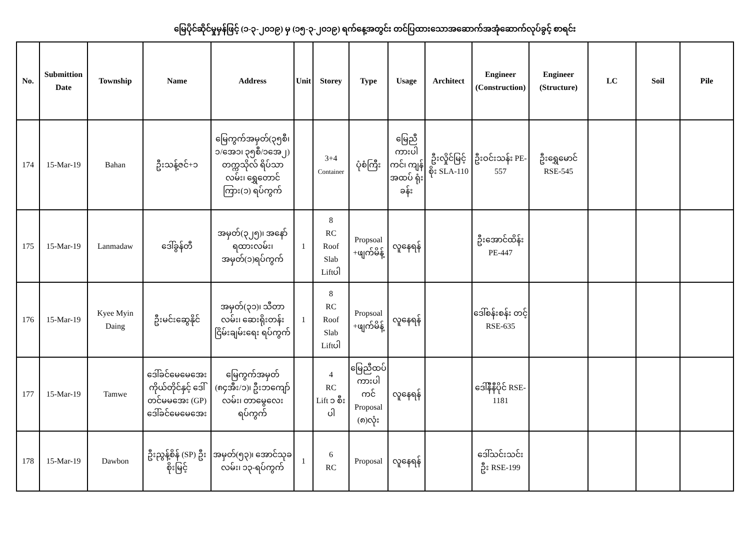မြေပိုင်ဆိုင်မှုမှန်ဖြင့် (၁-၃-၂၀၁၉) မှ (၁၅-၃-၂၀၁၉) ရက်နေ့အတွင်း တင်ပြထားသောအဆောက်အအုံဆောက်လုပ်ခွင့် စာရင်း
| No. | Submittion Date | Township | Name | Address | Unit | Storey | Type | Usage | Architect | Engineer (Construction) | Engineer (Structure) | LC | Soil | Pile |
| --- | --- | --- | --- | --- | --- | --- | --- | --- | --- | --- | --- | --- | --- | --- |
| 174 | 15-Mar-19 | Bahan | ဦးသန့်ဇင်+၁ | မြေကွက်အမှတ်(၃၅စီ၊ ၁/အေ၁၊ ၃၅စီ/၁အေ၂) တက္ကသိုလ် ရိပ်သာလမ်း၊ ရွှေတောင်ကြား(၁) ရပ်ကွက် | | 3+4 Container | ပုံစံကြီး | မြေညီ ကားပါ ကင်၊ ကျန် အထပ် ရုံးခန်း | ဦးလှိုင်မြင့် စိုး SLA-110 | ဦးဝင်းသန်း PE-557 | ဦးရွှေမောင် RSE-545 | | | |
| 175 | 15-Mar-19 | Lanmadaw | ဒေါ်ခွန်တီ | အမှတ်(၃၂၅)၊ အနော်ရထားလမ်း၊ အမှတ်(၁)ရပ်ကွက် | 1 | 8 RC Roof Slab Liftပါ | Propsoal +ဖျက်မိန့် | လူနေရန် | | ဦးအောင်ထိန်း PE-447 | | | | |
| 176 | 15-Mar-19 | Kyee Myin Daing | ဦးမင်းဆွေနိုင် | အမှတ်(၃၁)၊ သီတာလမ်း၊ ဆေးရိုးတန်းငြိမ်းချမ်းရေး ရပ်ကွက် | 1 | 8 RC Roof Slab Liftပါ | Propsoal +ဖျက်မိန့် | လူနေရန် | | ဒေါ်စန်းစန်း တင့် RSE-635 | | | | |
| 177 | 15-Mar-19 | Tamwe | ဒေါ်ခင်မေမေအေး ကိုယ်တိုင်နှင့် ဒေါ်တင်မမအေး (GP) ဒေါ်ခင်မေမေအေး | မြေကွက်အမှတ် (၈၄အီး/၁)၊ ဦးဘကျော်လမ်း၊ တာမွေလေးရပ်ကွက် | | 4 RC Lift ၁ စီးပါ | မြေညီထပ် ကားပါကင် Proposal (၈)လုံး | လူနေရန် | | ဒေါ်နီနီပိုင် RSE-1181 | | | | |
| 178 | 15-Mar-19 | Dawbon | ဦးညွန့်စိန် (SP) ဦးစိုးမြင့် | အမှတ်(၅၃)၊ အောင်သုခလမ်း၊ ၁၃-ရပ်ကွက် | 1 | 6 RC | Proposal | လူနေရန် | | ဒေါ်သင်းသင်းဦး RSE-199 | | | | |